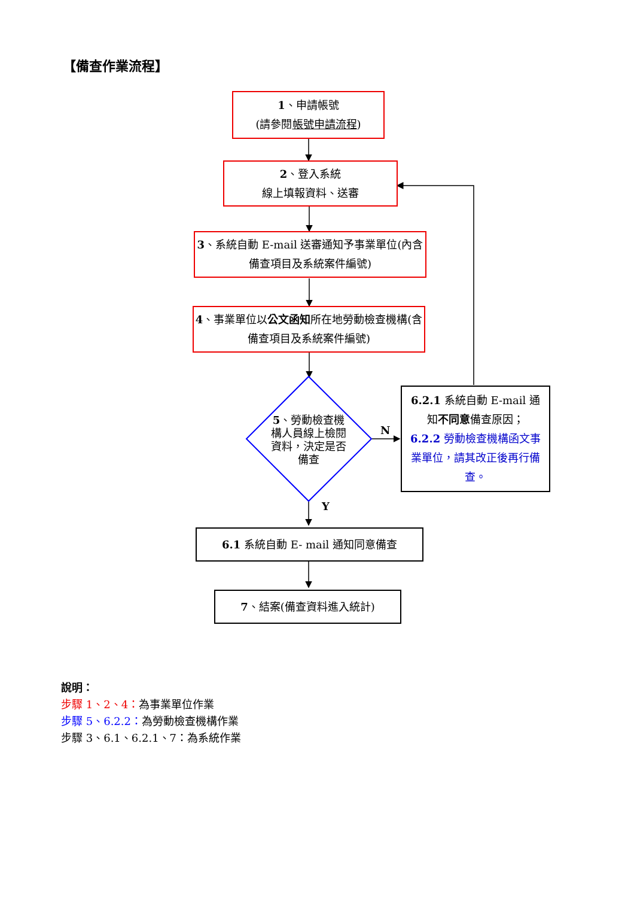【備查作業流程】
1、申請帳號
(請參閱帳號申請流程)
2、登入系統
線上填報資料、送審
3、系統自動 E-mail 送審通知予事業單位(內含備查項目及系統案件編號)
4、事業單位以公文函知所在地勞動檢查機構(含備查項目及系統案件編號)
5、勞動檢查機構人員線上檢閱資料，決定是否備查
N
Y
6.2.1 系統自動 E-mail 通知不同意備查原因；
6.2.2 勞動檢查機構函文事業單位，請其改正後再行備查。
6.1 系統自動 E- mail 通知同意備查
7、結案(備查資料進入統計)
說明：
步驟 1、2、4：為事業單位作業
步驟 5、6.2.2：為勞動檢查機構作業
步驟 3、6.1、6.2.1、7：為系統作業